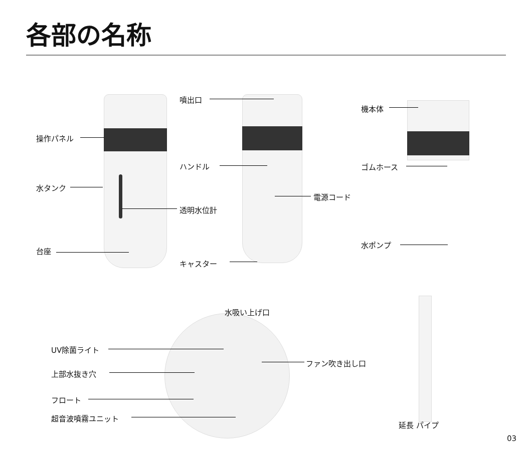各部の名称
操作パネル
水タンク
台座
噴出口
ハンドル
透明水位計
キャスター
電源コード
機本体
ゴムホース
水ポンプ
水吸い上げ口
UV除菌ライト
上部水抜き穴
フロート
超音波噴霧ユニット
ファン吹き出し口
延長 パイプ
03